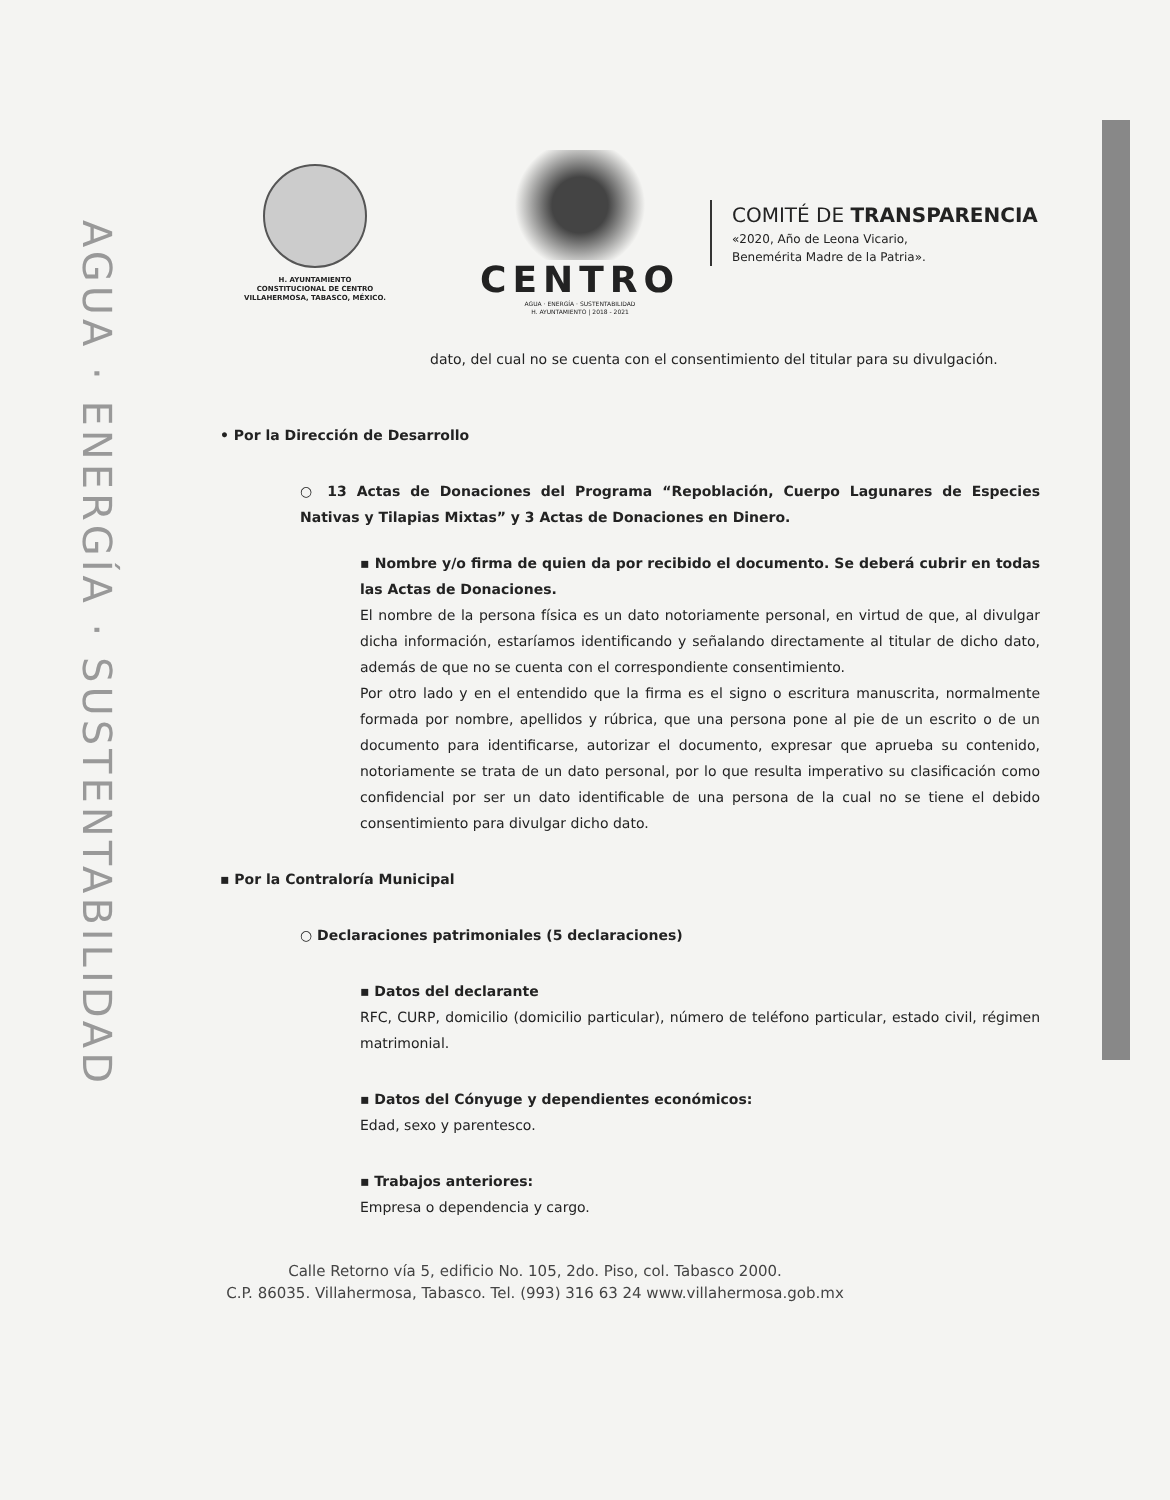AGUA · ENERGÍA · SUSTENTABILIDAD
H. AYUNTAMIENTO
CONSTITUCIONAL DE CENTRO
VILLAHERMOSA, TABASCO, MÉXICO.
CENTRO
AGUA · ENERGÍA · SUSTENTABILIDAD
H. AYUNTAMIENTO | 2018 - 2021
COMITÉ DE TRANSPARENCIA
«2020, Año de Leona Vicario,
Benemérita Madre de la Patria».
dato, del cual no se cuenta con el consentimiento del titular para su divulgación.
• Por la Dirección de Desarrollo
○ 13 Actas de Donaciones del Programa “Repoblación, Cuerpo Lagunares de Especies Nativas y Tilapias Mixtas” y 3 Actas de Donaciones en Dinero.
▪ Nombre y/o firma de quien da por recibido el documento. Se deberá cubrir en todas las Actas de Donaciones.
El nombre de la persona física es un dato notoriamente personal, en virtud de que, al divulgar dicha información, estaríamos identificando y señalando directamente al titular de dicho dato, además de que no se cuenta con el correspondiente consentimiento.
Por otro lado y en el entendido que la firma es el signo o escritura manuscrita, normalmente formada por nombre, apellidos y rúbrica, que una persona pone al pie de un escrito o de un documento para identificarse, autorizar el documento, expresar que aprueba su contenido, notoriamente se trata de un dato personal, por lo que resulta imperativo su clasificación como confidencial por ser un dato identificable de una persona de la cual no se tiene el debido consentimiento para divulgar dicho dato.
▪ Por la Contraloría Municipal
○ Declaraciones patrimoniales (5 declaraciones)
▪ Datos del declarante
RFC, CURP, domicilio (domicilio particular), número de teléfono particular, estado civil, régimen matrimonial.
▪ Datos del Cónyuge y dependientes económicos:
Edad, sexo y parentesco.
▪ Trabajos anteriores:
Empresa o dependencia y cargo.
Calle Retorno vía 5, edificio No. 105, 2do. Piso, col. Tabasco 2000.
C.P. 86035. Villahermosa, Tabasco. Tel. (993) 316 63 24 www.villahermosa.gob.mx